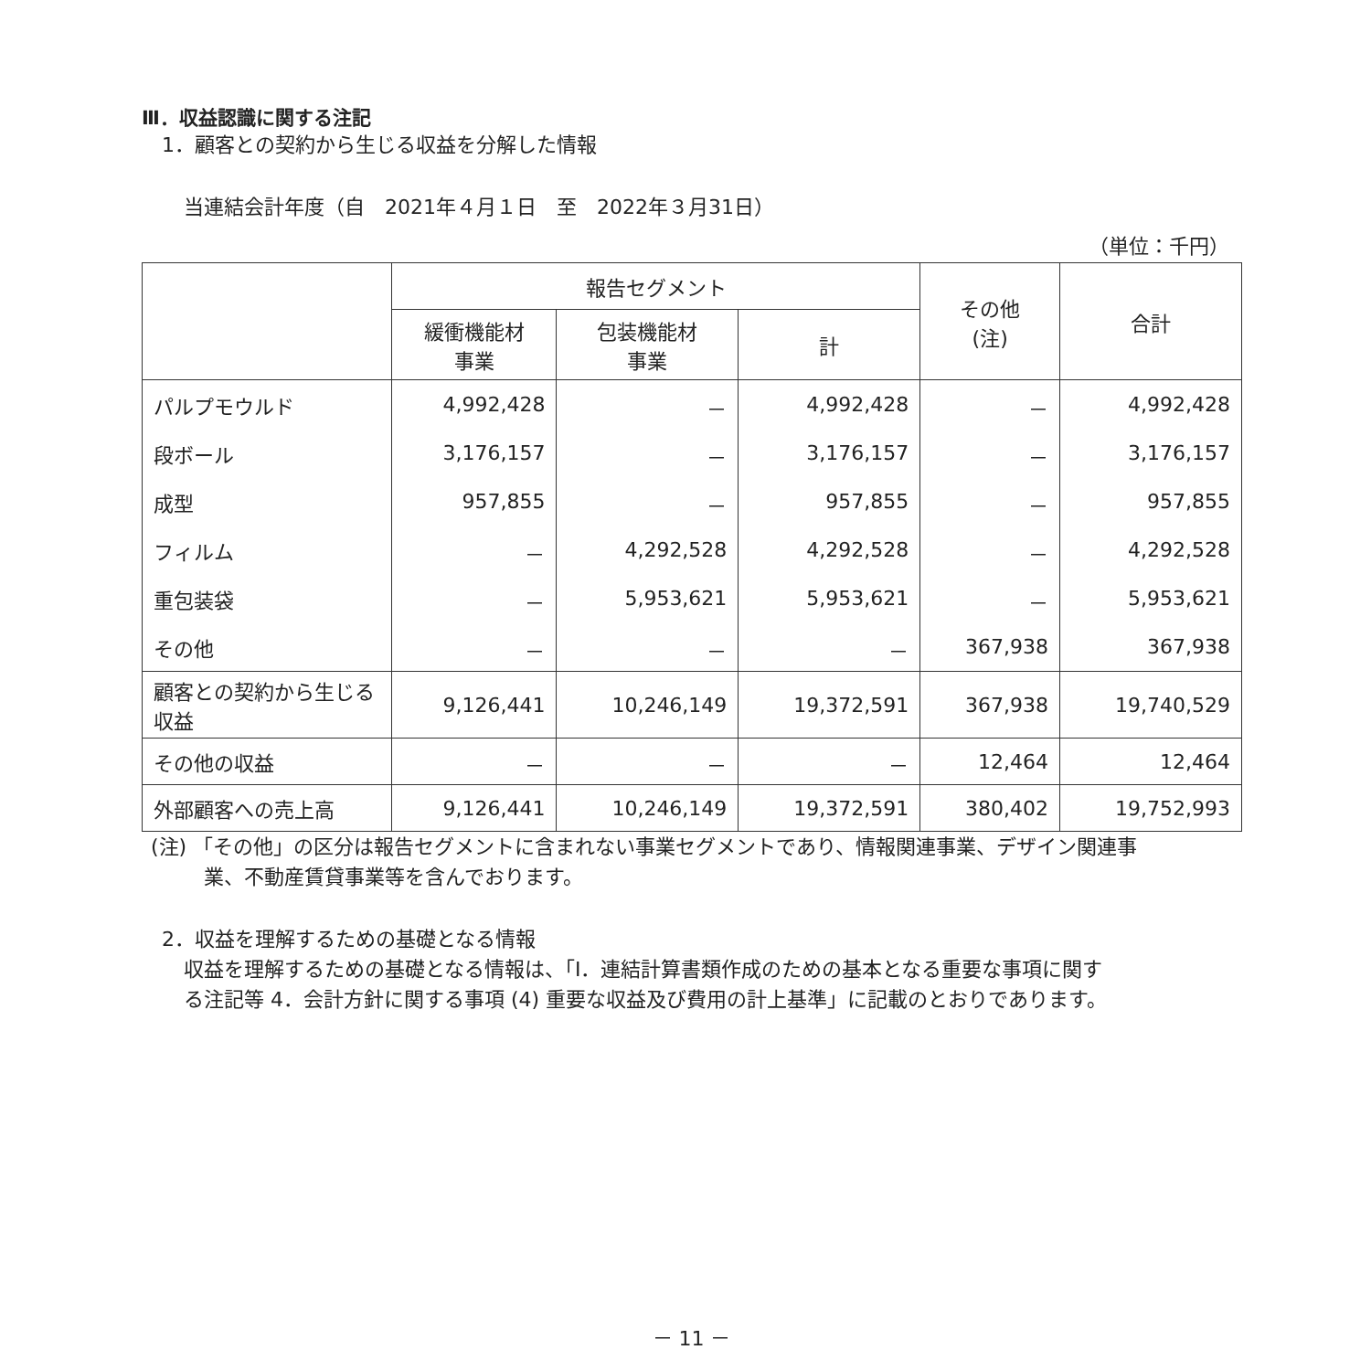Ⅲ．収益認識に関する注記
1．顧客との契約から生じる収益を分解した情報
当連結会計年度（自　2021年４月１日　至　2022年３月31日）
（単位：千円）
| | 報告セグメント | | | その他 (注) | 合計 |
| --- | --- | --- | --- | --- | --- |
| | 緩衝機能材 事業 | 包装機能材 事業 | 計 | | |
| パルプモウルド | 4,992,428 | － | 4,992,428 | － | 4,992,428 |
| 段ボール | 3,176,157 | － | 3,176,157 | － | 3,176,157 |
| 成型 | 957,855 | － | 957,855 | － | 957,855 |
| フィルム | － | 4,292,528 | 4,292,528 | － | 4,292,528 |
| 重包装袋 | － | 5,953,621 | 5,953,621 | － | 5,953,621 |
| その他 | － | － | － | 367,938 | 367,938 |
| 顧客との契約から生じる収益 | 9,126,441 | 10,246,149 | 19,372,591 | 367,938 | 19,740,529 |
| その他の収益 | － | － | － | 12,464 | 12,464 |
| 外部顧客への売上高 | 9,126,441 | 10,246,149 | 19,372,591 | 380,402 | 19,752,993 |
(注) 「その他」の区分は報告セグメントに含まれない事業セグメントであり、情報関連事業、デザイン関連事
業、不動産賃貸事業等を含んでおります。
2．収益を理解するための基礎となる情報
収益を理解するための基礎となる情報は、「Ⅰ．連結計算書類作成のための基本となる重要な事項に関す
る注記等 4．会計方針に関する事項 (4) 重要な収益及び費用の計上基準」に記載のとおりであります。
－ 11 －